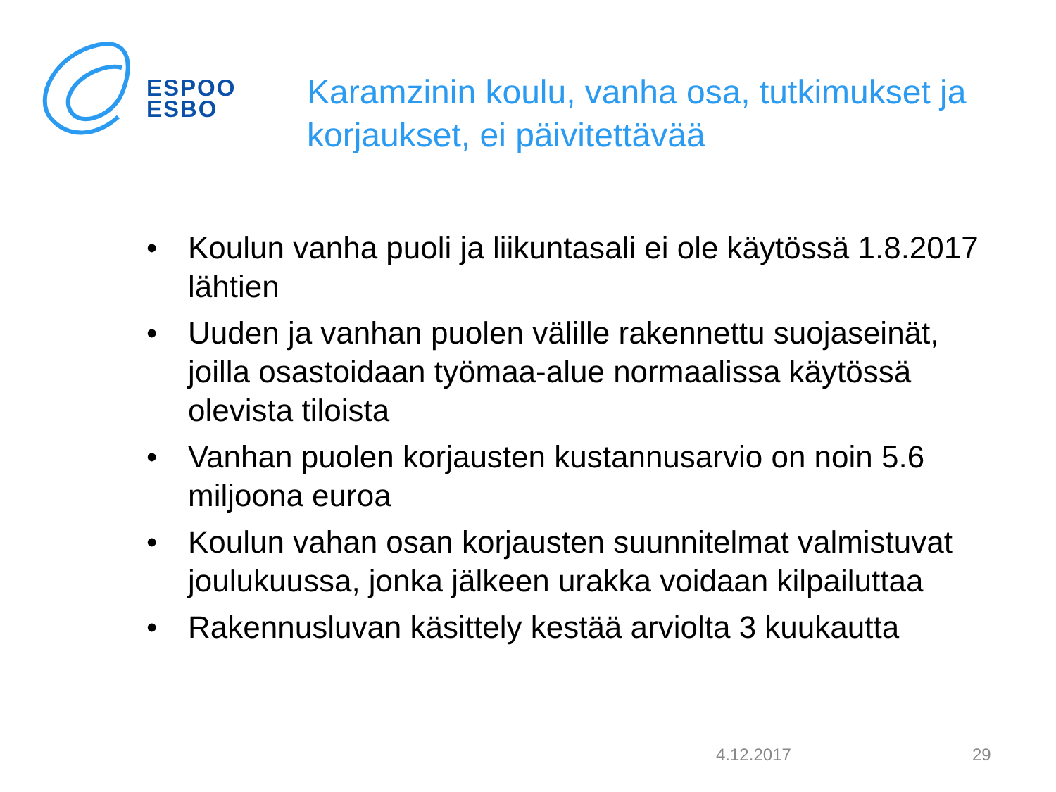ESPOO
ESBO
Karamzinin koulu, vanha osa, tutkimukset ja korjaukset, ei päivitettävää
• Koulun vanha puoli ja liikuntasali ei ole käytössä 1.8.2017 lähtien
• Uuden ja vanhan puolen välille rakennettu suojaseinät, joilla osastoidaan työmaa-alue normaalissa käytössä olevista tiloista
• Vanhan puolen korjausten kustannusarvio on noin 5.6 miljoona euroa
• Koulun vahan osan korjausten suunnitelmat valmistuvat joulukuussa, jonka jälkeen urakka voidaan kilpailuttaa
• Rakennusluvan käsittely kestää arviolta 3 kuukautta
4.12.2017 29